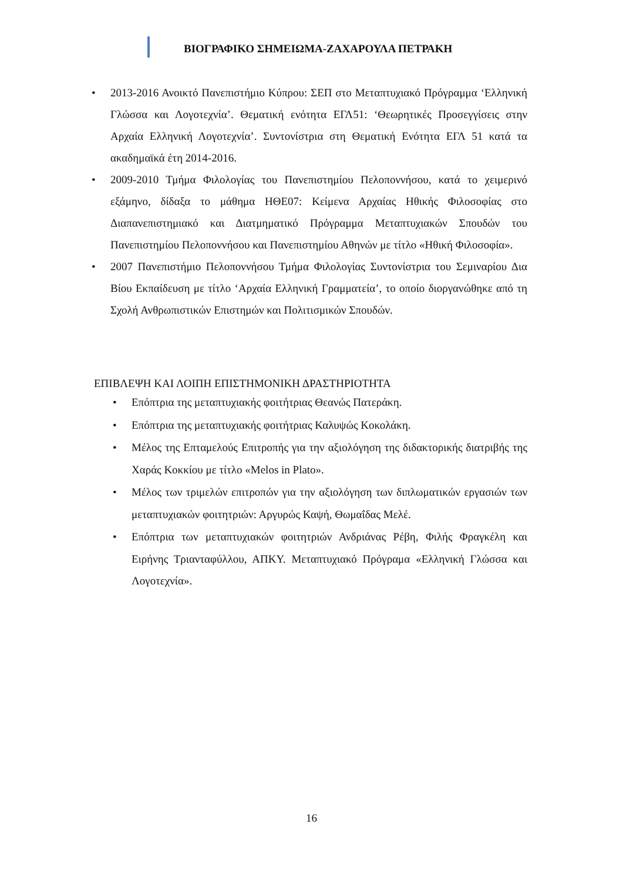ΒΙΟΓΡΑΦΙΚΟ ΣΗΜΕΙΩΜΑ-ΖΑΧΑΡΟΥΛΑ ΠΕΤΡΑΚΗ
• 2013-2016 Ανοικτό Πανεπιστήμιο Κύπρου: ΣΕΠ στο Μεταπτυχιακό Πρόγραμμα ‘Ελληνική Γλώσσα και Λογοτεχνία’. Θεματική ενότητα ΕΓΛ51: ‘Θεωρητικές Προσεγγίσεις στην Αρχαία Ελληνική Λογοτεχνία’. Συντονίστρια στη Θεματική Ενότητα ΕΓΛ 51 κατά τα ακαδημαϊκά έτη 2014-2016.
• 2009-2010 Τμήμα Φιλολογίας του Πανεπιστημίου Πελοποννήσου, κατά το χειμερινό εξάμηνο, δίδαξα το μάθημα ΗΘΕ07: Κείμενα Αρχαίας Ηθικής Φιλοσοφίας στο Διαπανεπιστημιακό και Διατμηματικό Πρόγραμμα Μεταπτυχιακών Σπουδών του Πανεπιστημίου Πελοποννήσου και Πανεπιστημίου Αθηνών με τίτλο «Ηθική Φιλοσοφία».
• 2007 Πανεπιστήμιο Πελοποννήσου Τμήμα Φιλολογίας Συντονίστρια του Σεμιναρίου Δια Βίου Εκπαίδευση με τίτλο ‘Αρχαία Ελληνική Γραμματεία’, το οποίο διοργανώθηκε από τη Σχολή Ανθρωπιστικών Επιστημών και Πολιτισμικών Σπουδών.
ΕΠΙΒΛΕΨΗ ΚΑΙ ΛΟΙΠΗ ΕΠΙΣΤΗΜΟΝΙΚΗ ΔΡΑΣΤΗΡΙΟΤΗΤΑ
• Επόπτρια της μεταπτυχιακής φοιτήτριας Θεανώς Πατεράκη.
• Επόπτρια της μεταπτυχιακής φοιτήτριας Καλυψώς Κοκολάκη.
• Μέλος της Επταμελούς Επιτροπής για την αξιολόγηση της διδακτορικής διατριβής της Χαράς Κοκκίου με τίτλο «Melos in Plato».
• Μέλος των τριμελών επιτροπών για την αξιολόγηση των διπλωματικών εργασιών των μεταπτυχιακών φοιτητριών: Αργυρώς Καψή, Θωμαΐδας Μελέ.
• Επόπτρια των μεταπτυχιακών φοιτητριών Ανδριάνας Ρέβη, Φιλής Φραγκέλη και Ειρήνης Τριανταφύλλου, ΑΠΚΥ. Μεταπτυχιακό Πρόγραμα «Ελληνική Γλώσσα και Λογοτεχνία».
16